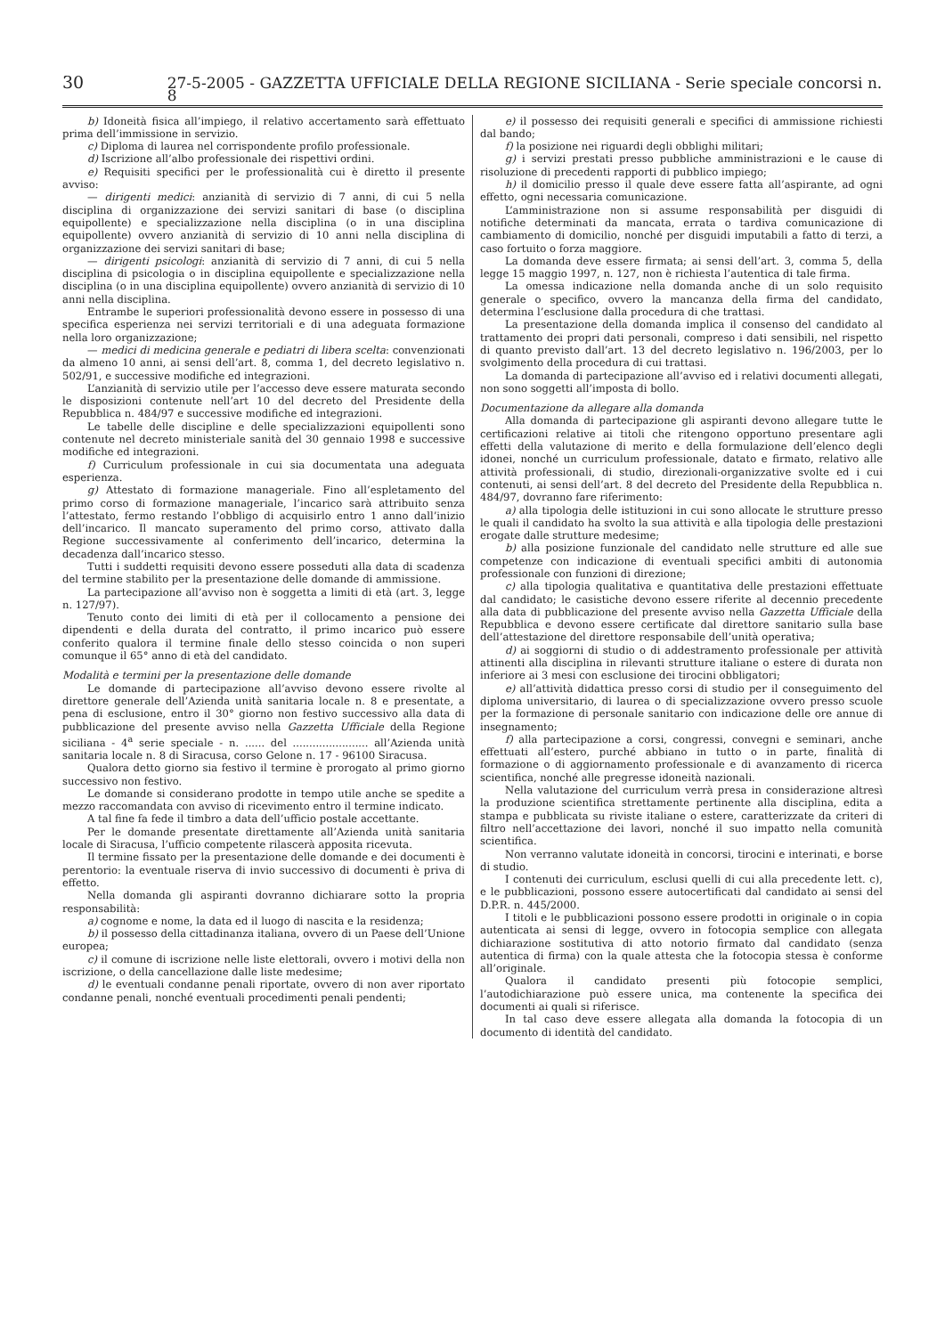30 27-5-2005 - GAZZETTA UFFICIALE DELLA REGIONE SICILIANA - Serie speciale concorsi n. 8
b) Idoneità fisica all’impiego, il relativo accertamento sarà effettuato prima dell’immissione in servizio.
c) Diploma di laurea nel corrispondente profilo professionale.
d) Iscrizione all’albo professionale dei rispettivi ordini.
e) Requisiti specifici per le professionalità cui è diretto il presente avviso:
— dirigenti medici: anzianità di servizio di 7 anni, di cui 5 nella disciplina di organizzazione dei servizi sanitari di base (o disciplina equipollente) e specializzazione nella disciplina (o in una disciplina equipollente) ovvero anzianità di servizio di 10 anni nella disciplina di organizzazione dei servizi sanitari di base;
— dirigenti psicologi: anzianità di servizio di 7 anni, di cui 5 nella disciplina di psicologia o in disciplina equipollente e specializzazione nella disciplina (o in una disciplina equipollente) ovvero anzianità di servizio di 10 anni nella disciplina.
Entrambe le superiori professionalità devono essere in possesso di una specifica esperienza nei servizi territoriali e di una adeguata formazione nella loro organizzazione;
— medici di medicina generale e pediatri di libera scelta: convenzionati da almeno 10 anni, ai sensi dell’art. 8, comma 1, del decreto legislativo n. 502/91, e successive modifiche ed integrazioni.
L’anzianità di servizio utile per l’accesso deve essere maturata secondo le disposizioni contenute nell’art 10 del decreto del Presidente della Repubblica n. 484/97 e successive modifiche ed integrazioni.
Le tabelle delle discipline e delle specializzazioni equipollenti sono contenute nel decreto ministeriale sanità del 30 gennaio 1998 e successive modifiche ed integrazioni.
f) Curriculum professionale in cui sia documentata una adeguata esperienza.
g) Attestato di formazione manageriale. Fino all’espletamento del primo corso di formazione manageriale, l’incarico sarà attribuito senza l’attestato, fermo restando l’obbligo di acquisirlo entro 1 anno dall’inizio dell’incarico. Il mancato superamento del primo corso, attivato dalla Regione successivamente al conferimento dell’incarico, determina la decadenza dall’incarico stesso.
Tutti i suddetti requisiti devono essere posseduti alla data di scadenza del termine stabilito per la presentazione delle domande di ammissione.
La partecipazione all’avviso non è soggetta a limiti di età (art. 3, legge n. 127/97).
Tenuto conto dei limiti di età per il collocamento a pensione dei dipendenti e della durata del contratto, il primo incarico può essere conferito qualora il termine finale dello stesso coincida o non superi comunque il 65° anno di età del candidato.
Modalità e termini per la presentazione delle domande
Le domande di partecipazione all’avviso devono essere rivolte al direttore generale dell’Azienda unità sanitaria locale n. 8 e presentate, a pena di esclusione, entro il 30° giorno non festivo successivo alla data di pubblicazione del presente avviso nella Gazzetta Ufficiale della Regione siciliana - 4<sup>a</sup> serie speciale - n. ...... del ....................... all’Azienda unità sanitaria locale n. 8 di Siracusa, corso Gelone n. 17 - 96100 Siracusa.
Qualora detto giorno sia festivo il termine è prorogato al primo giorno successivo non festivo.
Le domande si considerano prodotte in tempo utile anche se spedite a mezzo raccomandata con avviso di ricevimento entro il termine indicato.
A tal fine fa fede il timbro a data dell’ufficio postale accettante.
Per le domande presentate direttamente all’Azienda unità sanitaria locale di Siracusa, l’ufficio competente rilascerà apposita ricevuta.
Il termine fissato per la presentazione delle domande e dei documenti è perentorio: la eventuale riserva di invio successivo di documenti è priva di effetto.
Nella domanda gli aspiranti dovranno dichiarare sotto la propria responsabilità:
a) cognome e nome, la data ed il luogo di nascita e la residenza;
b) il possesso della cittadinanza italiana, ovvero di un Paese dell’Unione europea;
c) il comune di iscrizione nelle liste elettorali, ovvero i motivi della non iscrizione, o della cancellazione dalle liste medesime;
d) le eventuali condanne penali riportate, ovvero di non aver riportato condanne penali, nonché eventuali procedimenti penali pendenti;
e) il possesso dei requisiti generali e specifici di ammissione richiesti dal bando;
f) la posizione nei riguardi degli obblighi militari;
g) i servizi prestati presso pubbliche amministrazioni e le cause di risoluzione di precedenti rapporti di pubblico impiego;
h) il domicilio presso il quale deve essere fatta all’aspirante, ad ogni effetto, ogni necessaria comunicazione.
L’amministrazione non si assume responsabilità per disguidi di notifiche determinati da mancata, errata o tardiva comunicazione di cambiamento di domicilio, nonché per disguidi imputabili a fatto di terzi, a caso fortuito o forza maggiore.
La domanda deve essere firmata; ai sensi dell’art. 3, comma 5, della legge 15 maggio 1997, n. 127, non è richiesta l’autentica di tale firma.
La omessa indicazione nella domanda anche di un solo requisito generale o specifico, ovvero la mancanza della firma del candidato, determina l’esclusione dalla procedura di che trattasi.
La presentazione della domanda implica il consenso del candidato al trattamento dei propri dati personali, compreso i dati sensibili, nel rispetto di quanto previsto dall’art. 13 del decreto legislativo n. 196/2003, per lo svolgimento della procedura di cui trattasi.
La domanda di partecipazione all’avviso ed i relativi documenti allegati, non sono soggetti all’imposta di bollo.
Documentazione da allegare alla domanda
Alla domanda di partecipazione gli aspiranti devono allegare tutte le certificazioni relative ai titoli che ritengono opportuno presentare agli effetti della valutazione di merito e della formulazione dell’elenco degli idonei, nonché un curriculum professionale, datato e firmato, relativo alle attività professionali, di studio, direzionali-organizzative svolte ed i cui contenuti, ai sensi dell’art. 8 del decreto del Presidente della Repubblica n. 484/97, dovranno fare riferimento:
a) alla tipologia delle istituzioni in cui sono allocate le strutture presso le quali il candidato ha svolto la sua attività e alla tipologia delle prestazioni erogate dalle strutture medesime;
b) alla posizione funzionale del candidato nelle strutture ed alle sue competenze con indicazione di eventuali specifici ambiti di autonomia professionale con funzioni di direzione;
c) alla tipologia qualitativa e quantitativa delle prestazioni effettuate dal candidato; le casistiche devono essere riferite al decennio precedente alla data di pubblicazione del presente avviso nella Gazzetta Ufficiale della Repubblica e devono essere certificate dal direttore sanitario sulla base dell’attestazione del direttore responsabile dell’unità operativa;
d) ai soggiorni di studio o di addestramento professionale per attività attinenti alla disciplina in rilevanti strutture italiane o estere di durata non inferiore ai 3 mesi con esclusione dei tirocini obbligatori;
e) all’attività didattica presso corsi di studio per il conseguimento del diploma universitario, di laurea o di specializzazione ovvero presso scuole per la formazione di personale sanitario con indicazione delle ore annue di insegnamento;
f) alla partecipazione a corsi, congressi, convegni e seminari, anche effettuati all’estero, purché abbiano in tutto o in parte, finalità di formazione o di aggiornamento professionale e di avanzamento di ricerca scientifica, nonché alle pregresse idoneità nazionali.
Nella valutazione del curriculum verrà presa in considerazione altresì la produzione scientifica strettamente pertinente alla disciplina, edita a stampa e pubblicata su riviste italiane o estere, caratterizzate da criteri di filtro nell’accettazione dei lavori, nonché il suo impatto nella comunità scientifica.
Non verranno valutate idoneità in concorsi, tirocini e interinati, e borse di studio.
I contenuti dei curriculum, esclusi quelli di cui alla precedente lett. c), e le pubblicazioni, possono essere autocertificati dal candidato ai sensi del D.P.R. n. 445/2000.
I titoli e le pubblicazioni possono essere prodotti in originale o in copia autenticata ai sensi di legge, ovvero in fotocopia semplice con allegata dichiarazione sostitutiva di atto notorio firmato dal candidato (senza autentica di firma) con la quale attesta che la fotocopia stessa è conforme all’originale.
Qualora il candidato presenti più fotocopie semplici, l’autodichiarazione può essere unica, ma contenente la specifica dei documenti ai quali si riferisce.
In tal caso deve essere allegata alla domanda la fotocopia di un documento di identità del candidato.